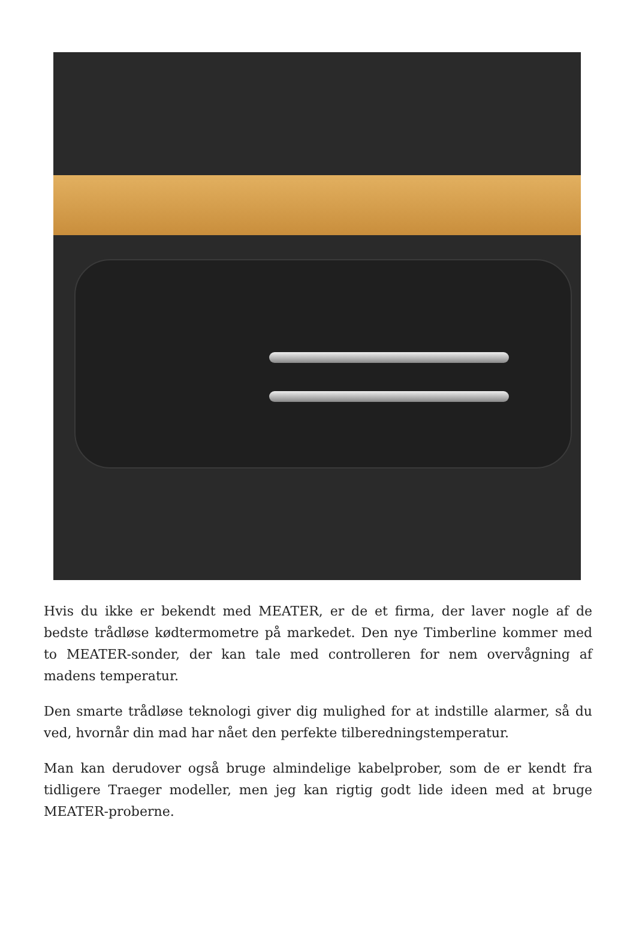Hvis du ikke er bekendt med MEATER, er de et firma, der laver nogle af de bedste trådløse kødtermometre på markedet. Den nye Timberline kommer med to MEATER-sonder, der kan tale med controlleren for nem overvågning af madens temperatur.
Den smarte trådløse teknologi giver dig mulighed for at indstille alarmer, så du ved, hvornår din mad har nået den perfekte tilberedningstemperatur.
Man kan derudover også bruge almindelige kabelprober, som de er kendt fra tidligere Traeger modeller, men jeg kan rigtig godt lide ideen med at bruge MEATER-proberne.